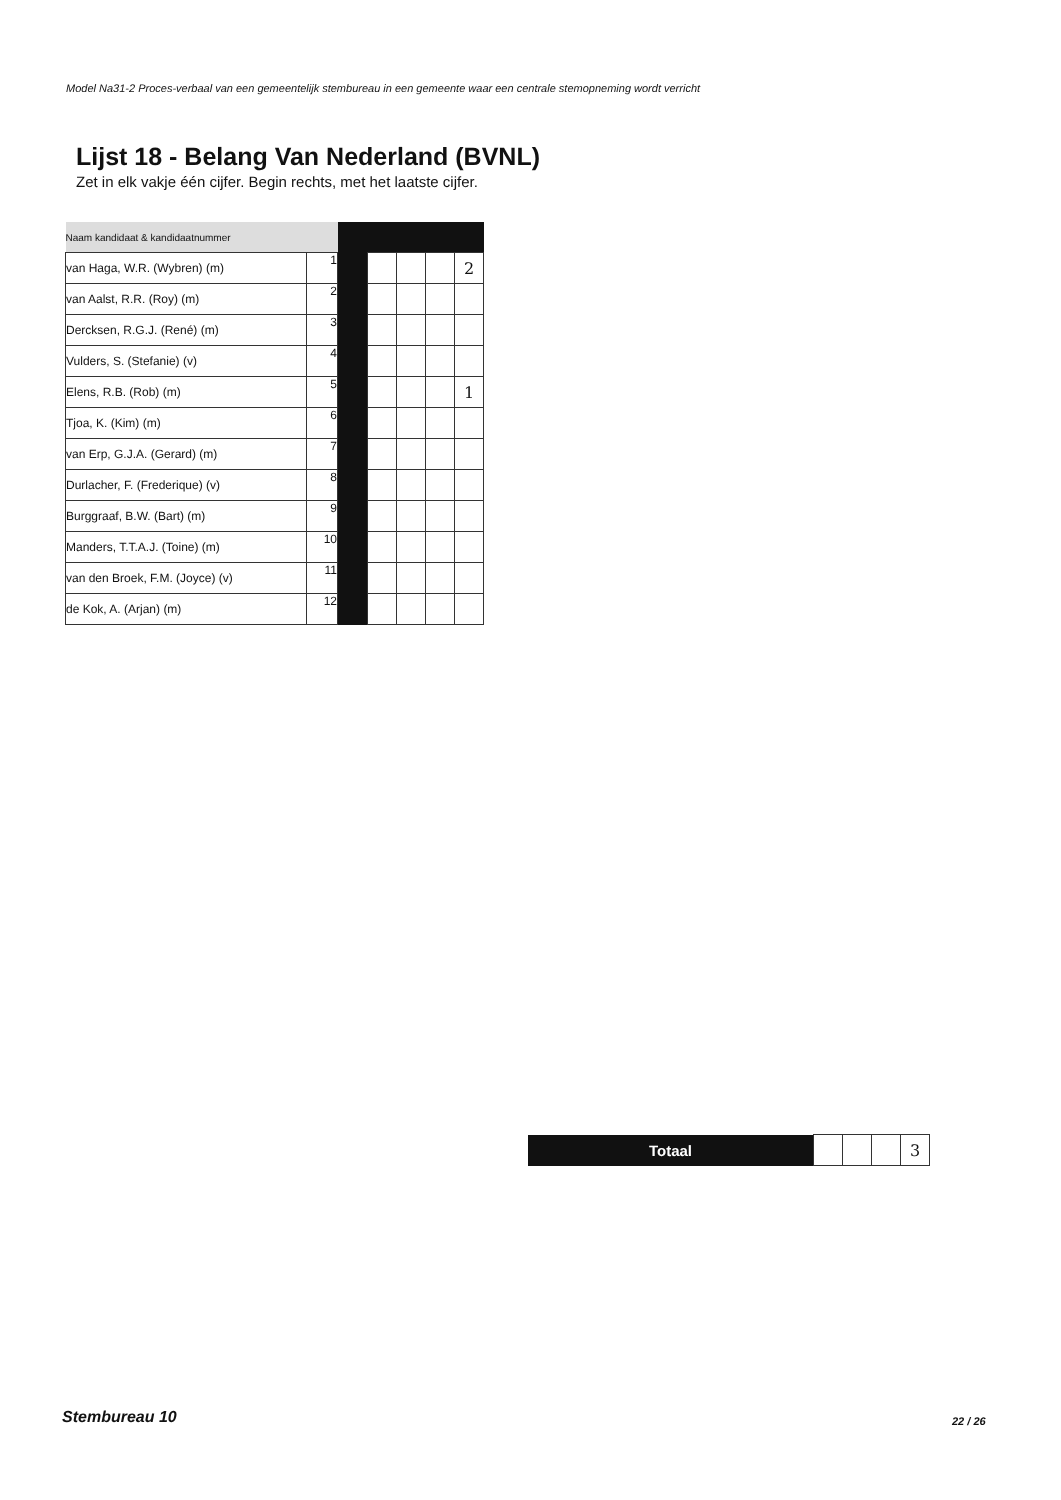Model Na31-2 Proces-verbaal van een gemeentelijk stembureau in een gemeente waar een centrale stemopneming wordt verricht
Lijst 18 - Belang Van Nederland (BVNL)
Zet in elk vakje één cijfer. Begin rechts, met het laatste cijfer.
| Naam kandidaat & kandidaatnummer | | | | | | |
| van Haga, W.R. (Wybren) (m) | 1 | | | | | 2 |
| van Aalst, R.R. (Roy) (m) | 2 | | | | | |
| Dercksen, R.G.J. (René) (m) | 3 | | | | | |
| Vulders, S. (Stefanie) (v) | 4 | | | | | |
| Elens, R.B. (Rob) (m) | 5 | | | | | 1 |
| Tjoa, K. (Kim) (m) | 6 | | | | | |
| van Erp, G.J.A. (Gerard) (m) | 7 | | | | | |
| Durlacher, F. (Frederique) (v) | 8 | | | | | |
| Burggraaf, B.W. (Bart) (m) | 9 | | | | | |
| Manders, T.T.A.J. (Toine) (m) | 10 | | | | | |
| van den Broek, F.M. (Joyce) (v) | 11 | | | | | |
| de Kok, A. (Arjan) (m) | 12 | | | | | |
| Totaal | | | | 3 |
Stembureau 10 22 / 26